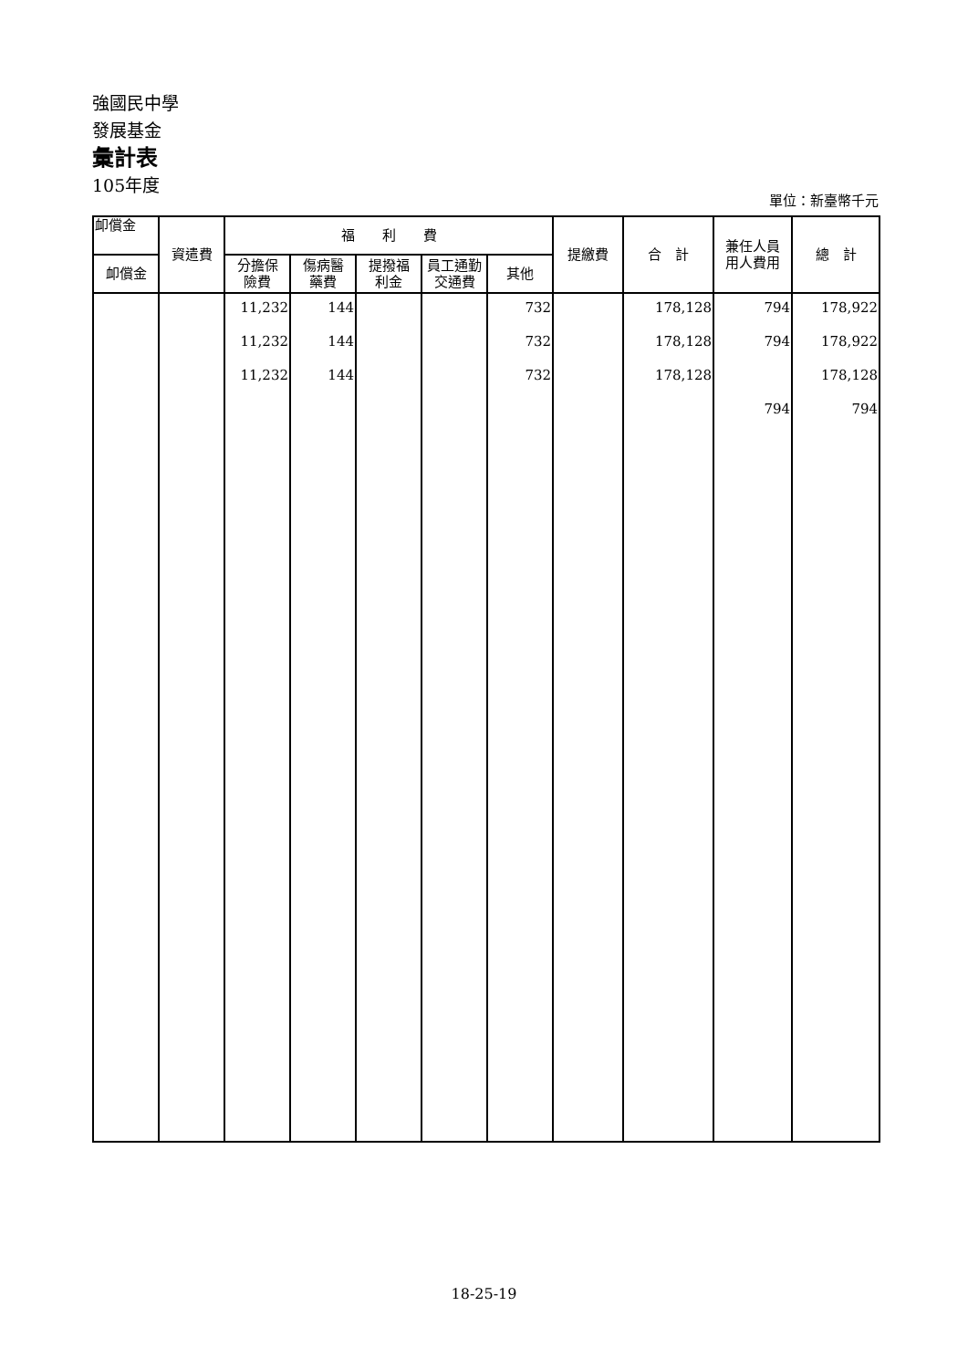強國民中學
發展基金
彙計表
105年度
單位：新臺幣千元
| 卹償金 | 資遣費 | 福 利 費 | | | | | 提繳費 | 合 計 | 兼任人員 用人費用 | 總 計 |
| --- | --- | --- | --- | --- | --- | --- | --- | --- | --- | --- |
| 卹償金 | | 分擔保 險費 | 傷病醫 藥費 | 提撥福 利金 | 員工通勤 交通費 | 其他 | | | | |
| | | 11,232 | 144 | | | 732 | | 178,128 | 794 | 178,922 |
| | | 11,232 | 144 | | | 732 | | 178,128 | 794 | 178,922 |
| | | 11,232 | 144 | | | 732 | | 178,128 | | 178,128 |
| | | | | | | | | | 794 | 794 |
18-25-19